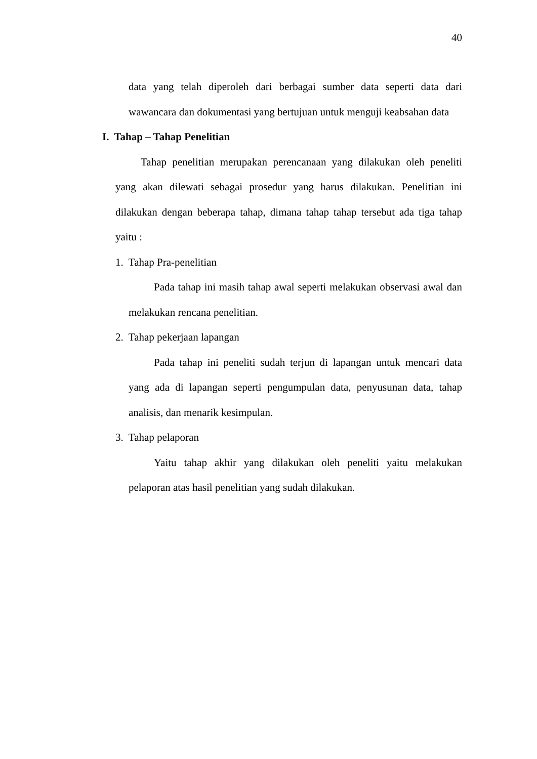40
data yang telah diperoleh dari berbagai sumber data seperti data dari wawancara dan dokumentasi yang bertujuan untuk menguji keabsahan data
I. Tahap – Tahap Penelitian
Tahap penelitian merupakan perencanaan yang dilakukan oleh peneliti yang akan dilewati sebagai prosedur yang harus dilakukan. Penelitian ini dilakukan dengan beberapa tahap, dimana tahap tahap tersebut ada tiga tahap yaitu :
1. Tahap Pra-penelitian
Pada tahap ini masih tahap awal seperti melakukan observasi awal dan melakukan rencana penelitian.
2. Tahap pekerjaan lapangan
Pada tahap ini peneliti sudah terjun di lapangan untuk mencari data yang ada di lapangan seperti pengumpulan data, penyusunan data, tahap analisis, dan menarik kesimpulan.
3. Tahap pelaporan
Yaitu tahap akhir yang dilakukan oleh peneliti yaitu melakukan pelaporan atas hasil penelitian yang sudah dilakukan.